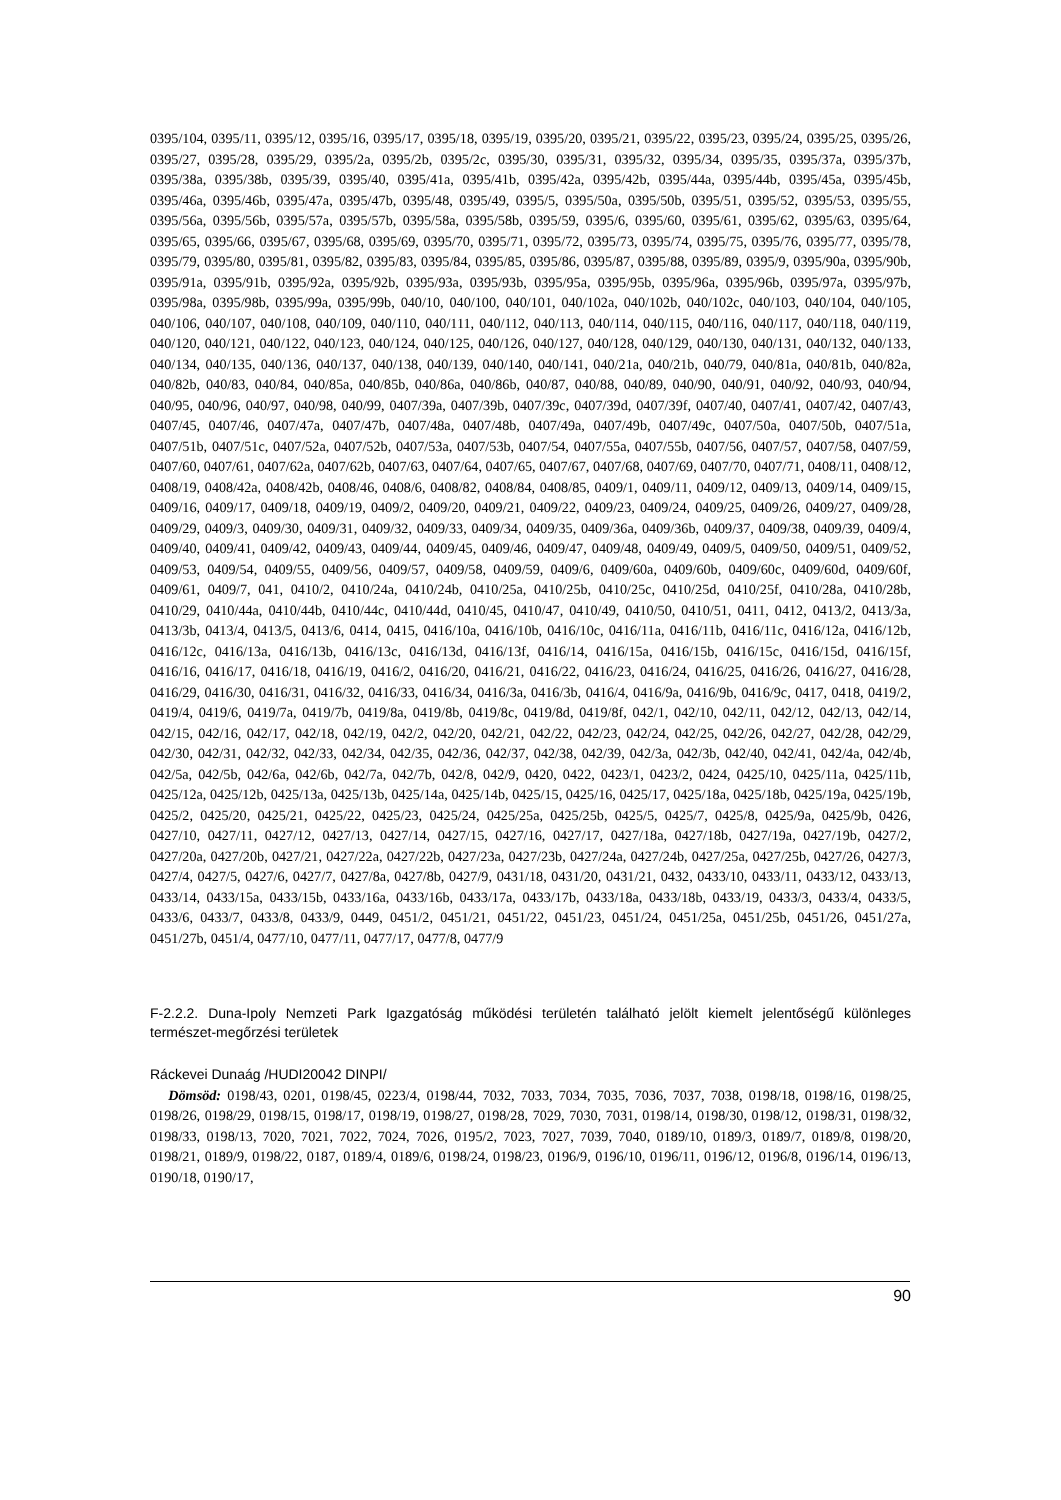0395/104, 0395/11, 0395/12, 0395/16, 0395/17, 0395/18, 0395/19, 0395/20, 0395/21, 0395/22, 0395/23, 0395/24, 0395/25, 0395/26, 0395/27, 0395/28, 0395/29, 0395/2a, 0395/2b, 0395/2c, 0395/30, 0395/31, 0395/32, 0395/34, 0395/35, 0395/37a, 0395/37b, 0395/38a, 0395/38b, 0395/39, 0395/40, 0395/41a, 0395/41b, 0395/42a, 0395/42b, 0395/44a, 0395/44b, 0395/45a, 0395/45b, 0395/46a, 0395/46b, 0395/47a, 0395/47b, 0395/48, 0395/49, 0395/5, 0395/50a, 0395/50b, 0395/51, 0395/52, 0395/53, 0395/55, 0395/56a, 0395/56b, 0395/57a, 0395/57b, 0395/58a, 0395/58b, 0395/59, 0395/6, 0395/60, 0395/61, 0395/62, 0395/63, 0395/64, 0395/65, 0395/66, 0395/67, 0395/68, 0395/69, 0395/70, 0395/71, 0395/72, 0395/73, 0395/74, 0395/75, 0395/76, 0395/77, 0395/78, 0395/79, 0395/80, 0395/81, 0395/82, 0395/83, 0395/84, 0395/85, 0395/86, 0395/87, 0395/88, 0395/89, 0395/9, 0395/90a, 0395/90b, 0395/91a, 0395/91b, 0395/92a, 0395/92b, 0395/93a, 0395/93b, 0395/95a, 0395/95b, 0395/96a, 0395/96b, 0395/97a, 0395/97b, 0395/98a, 0395/98b, 0395/99a, 0395/99b, 040/10, 040/100, 040/101, 040/102a, 040/102b, 040/102c, 040/103, 040/104, 040/105, 040/106, 040/107, 040/108, 040/109, 040/110, 040/111, 040/112, 040/113, 040/114, 040/115, 040/116, 040/117, 040/118, 040/119, 040/120, 040/121, 040/122, 040/123, 040/124, 040/125, 040/126, 040/127, 040/128, 040/129, 040/130, 040/131, 040/132, 040/133, 040/134, 040/135, 040/136, 040/137, 040/138, 040/139, 040/140, 040/141, 040/21a, 040/21b, 040/79, 040/81a, 040/81b, 040/82a, 040/82b, 040/83, 040/84, 040/85a, 040/85b, 040/86a, 040/86b, 040/87, 040/88, 040/89, 040/90, 040/91, 040/92, 040/93, 040/94, 040/95, 040/96, 040/97, 040/98, 040/99, 0407/39a, 0407/39b, 0407/39c, 0407/39d, 0407/39f, 0407/40, 0407/41, 0407/42, 0407/43, 0407/45, 0407/46, 0407/47a, 0407/47b, 0407/48a, 0407/48b, 0407/49a, 0407/49b, 0407/49c, 0407/50a, 0407/50b, 0407/51a, 0407/51b, 0407/51c, 0407/52a, 0407/52b, 0407/53a, 0407/53b, 0407/54, 0407/55a, 0407/55b, 0407/56, 0407/57, 0407/58, 0407/59, 0407/60, 0407/61, 0407/62a, 0407/62b, 0407/63, 0407/64, 0407/65, 0407/67, 0407/68, 0407/69, 0407/70, 0407/71, 0408/11, 0408/12, 0408/19, 0408/42a, 0408/42b, 0408/46, 0408/6, 0408/82, 0408/84, 0408/85, 0409/1, 0409/11, 0409/12, 0409/13, 0409/14, 0409/15, 0409/16, 0409/17, 0409/18, 0409/19, 0409/2, 0409/20, 0409/21, 0409/22, 0409/23, 0409/24, 0409/25, 0409/26, 0409/27, 0409/28, 0409/29, 0409/3, 0409/30, 0409/31, 0409/32, 0409/33, 0409/34, 0409/35, 0409/36a, 0409/36b, 0409/37, 0409/38, 0409/39, 0409/4, 0409/40, 0409/41, 0409/42, 0409/43, 0409/44, 0409/45, 0409/46, 0409/47, 0409/48, 0409/49, 0409/5, 0409/50, 0409/51, 0409/52, 0409/53, 0409/54, 0409/55, 0409/56, 0409/57, 0409/58, 0409/59, 0409/6, 0409/60a, 0409/60b, 0409/60c, 0409/60d, 0409/60f, 0409/61, 0409/7, 041, 0410/2, 0410/24a, 0410/24b, 0410/25a, 0410/25b, 0410/25c, 0410/25d, 0410/25f, 0410/28a, 0410/28b, 0410/29, 0410/44a, 0410/44b, 0410/44c, 0410/44d, 0410/45, 0410/47, 0410/49, 0410/50, 0410/51, 0411, 0412, 0413/2, 0413/3a, 0413/3b, 0413/4, 0413/5, 0413/6, 0414, 0415, 0416/10a, 0416/10b, 0416/10c, 0416/11a, 0416/11b, 0416/11c, 0416/12a, 0416/12b, 0416/12c, 0416/13a, 0416/13b, 0416/13c, 0416/13d, 0416/13f, 0416/14, 0416/15a, 0416/15b, 0416/15c, 0416/15d, 0416/15f, 0416/16, 0416/17, 0416/18, 0416/19, 0416/2, 0416/20, 0416/21, 0416/22, 0416/23, 0416/24, 0416/25, 0416/26, 0416/27, 0416/28, 0416/29, 0416/30, 0416/31, 0416/32, 0416/33, 0416/34, 0416/3a, 0416/3b, 0416/4, 0416/9a, 0416/9b, 0416/9c, 0417, 0418, 0419/2, 0419/4, 0419/6, 0419/7a, 0419/7b, 0419/8a, 0419/8b, 0419/8c, 0419/8d, 0419/8f, 042/1, 042/10, 042/11, 042/12, 042/13, 042/14, 042/15, 042/16, 042/17, 042/18, 042/19, 042/2, 042/20, 042/21, 042/22, 042/23, 042/24, 042/25, 042/26, 042/27, 042/28, 042/29, 042/30, 042/31, 042/32, 042/33, 042/34, 042/35, 042/36, 042/37, 042/38, 042/39, 042/3a, 042/3b, 042/40, 042/41, 042/4a, 042/4b, 042/5a, 042/5b, 042/6a, 042/6b, 042/7a, 042/7b, 042/8, 042/9, 0420, 0422, 0423/1, 0423/2, 0424, 0425/10, 0425/11a, 0425/11b, 0425/12a, 0425/12b, 0425/13a, 0425/13b, 0425/14a, 0425/14b, 0425/15, 0425/16, 0425/17, 0425/18a, 0425/18b, 0425/19a, 0425/19b, 0425/2, 0425/20, 0425/21, 0425/22, 0425/23, 0425/24, 0425/25a, 0425/25b, 0425/5, 0425/7, 0425/8, 0425/9a, 0425/9b, 0426, 0427/10, 0427/11, 0427/12, 0427/13, 0427/14, 0427/15, 0427/16, 0427/17, 0427/18a, 0427/18b, 0427/19a, 0427/19b, 0427/2, 0427/20a, 0427/20b, 0427/21, 0427/22a, 0427/22b, 0427/23a, 0427/23b, 0427/24a, 0427/24b, 0427/25a, 0427/25b, 0427/26, 0427/3, 0427/4, 0427/5, 0427/6, 0427/7, 0427/8a, 0427/8b, 0427/9, 0431/18, 0431/20, 0431/21, 0432, 0433/10, 0433/11, 0433/12, 0433/13, 0433/14, 0433/15a, 0433/15b, 0433/16a, 0433/16b, 0433/17a, 0433/17b, 0433/18a, 0433/18b, 0433/19, 0433/3, 0433/4, 0433/5, 0433/6, 0433/7, 0433/8, 0433/9, 0449, 0451/2, 0451/21, 0451/22, 0451/23, 0451/24, 0451/25a, 0451/25b, 0451/26, 0451/27a, 0451/27b, 0451/4, 0477/10, 0477/11, 0477/17, 0477/8, 0477/9
F-2.2.2. Duna-Ipoly Nemzeti Park Igazgatóság működési területén található jelölt kiemelt jelentőségű különleges természet-megőrzési területek
Ráckevei Dunaág /HUDI20042 DINPI/
Dömsöd: 0198/43, 0201, 0198/45, 0223/4, 0198/44, 7032, 7033, 7034, 7035, 7036, 7037, 7038, 0198/18, 0198/16, 0198/25, 0198/26, 0198/29, 0198/15, 0198/17, 0198/19, 0198/27, 0198/28, 7029, 7030, 7031, 0198/14, 0198/30, 0198/12, 0198/31, 0198/32, 0198/33, 0198/13, 7020, 7021, 7022, 7024, 7026, 0195/2, 7023, 7027, 7039, 7040, 0189/10, 0189/3, 0189/7, 0189/8, 0198/20, 0198/21, 0189/9, 0198/22, 0187, 0189/4, 0189/6, 0198/24, 0198/23, 0196/9, 0196/10, 0196/11, 0196/12, 0196/8, 0196/14, 0196/13, 0190/18, 0190/17,
90